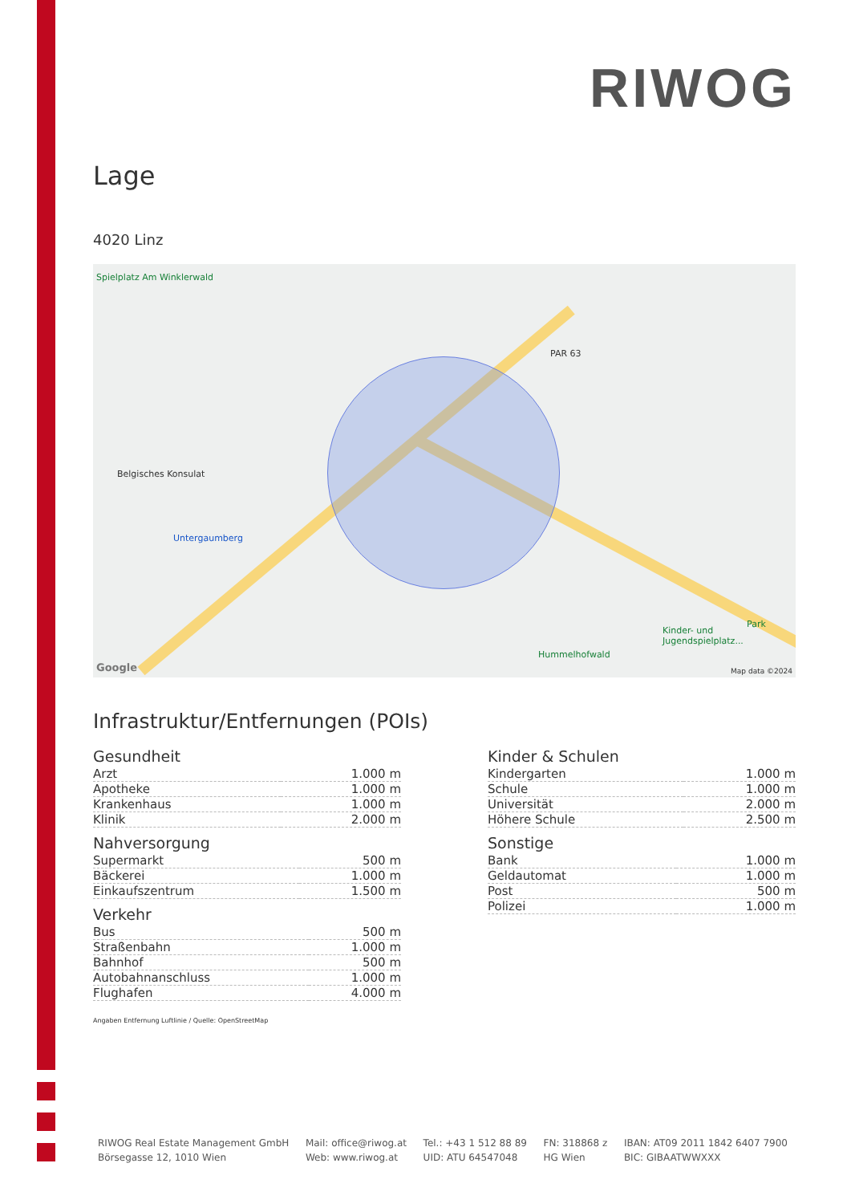RIWOG
Lage
4020 Linz
Spielplatz Am Winklerwald
PAR 63
Belgisches Konsulat
Untergaumberg
Hummelhofwald
Kinder- und Jugendspielplatz...
Park
Google Map data ©2024
Infrastruktur/Entfernungen (POIs)
Gesundheit
| Arzt | 1.000 m |
| Apotheke | 1.000 m |
| Krankenhaus | 1.000 m |
| Klinik | 2.000 m |
Nahversorgung
| Supermarkt | 500 m |
| Bäckerei | 1.000 m |
| Einkaufszentrum | 1.500 m |
Verkehr
| Bus | 500 m |
| Straßenbahn | 1.000 m |
| Bahnhof | 500 m |
| Autobahnanschluss | 1.000 m |
| Flughafen | 4.000 m |
Kinder & Schulen
| Kindergarten | 1.000 m |
| Schule | 1.000 m |
| Universität | 2.000 m |
| Höhere Schule | 2.500 m |
Sonstige
| Bank | 1.000 m |
| Geldautomat | 1.000 m |
| Post | 500 m |
| Polizei | 1.000 m |
Angaben Entfernung Luftlinie / Quelle: OpenStreetMap
RIWOG Real Estate Management GmbH
Börsegasse 12, 1010 Wien
Mail: office@riwog.at
Web: www.riwog.at
Tel.: +43 1 512 88 89
UID: ATU 64547048
FN: 318868 z
HG Wien
IBAN: AT09 2011 1842 6407 7900
BIC: GIBAATWWXXX